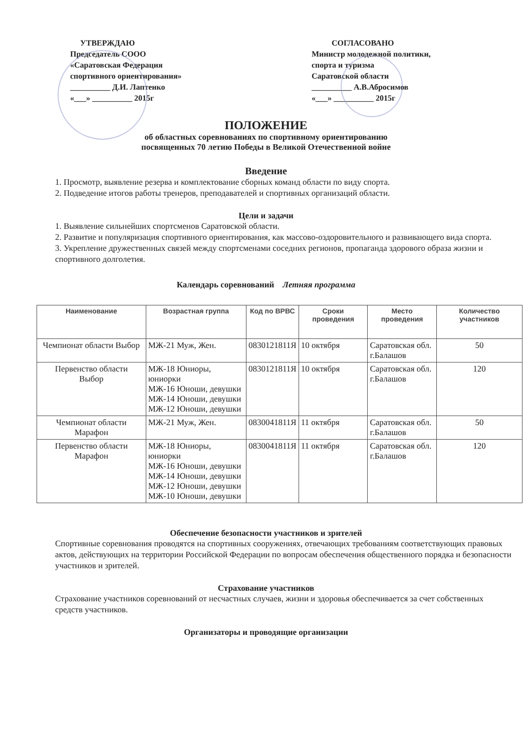УТВЕРЖДАЮ
Председатель СООО
«Саратовская Федерация
спортивного ориентирования»
__________ Д.И. Лаптенко
«___» __________ 2015г
СОГЛАСОВАНО
Министр молодежной политики,
спорта и туризма
Саратовской области
__________ А.В.Абросимов
«___» __________ 2015г
ПОЛОЖЕНИЕ
об областных соревнованиях по спортивному ориентированию
посвященных 70 летию Победы в Великой Отечественной войне
Введение
1. Просмотр, выявление резерва и комплектование сборных команд области по виду спорта.
2. Подведение итогов работы тренеров, преподавателей и спортивных организаций области.
Цели и задачи
1. Выявление сильнейших спортсменов Саратовской области.
2. Развитие и популяризация спортивного ориентирования, как массово-оздоровительного и развивающего вида спорта.
3. Укрепление дружественных связей между спортсменами соседних регионов, пропаганда здорового образа жизни и спортивного долголетия.
Календарь соревнований Летняя программа
| Наименование | Возрастная группа | Код по ВРВС | Сроки проведения | Место проведения | Количество участников |
| --- | --- | --- | --- | --- | --- |
| Чемпионат области Выбор | МЖ-21 Муж, Жен. | 0830121811Я | 10 октября | Саратовская обл. г.Балашов | 50 |
| Первенство области Выбор | МЖ-18 Юниоры, юниорки МЖ-16 Юноши, девушки МЖ-14 Юноши, девушки МЖ-12 Юноши, девушки | 0830121811Я | 10 октября | Саратовская обл. г.Балашов | 120 |
| Чемпионат области Марафон | МЖ-21 Муж, Жен. | 0830041811Я | 11 октября | Саратовская обл. г.Балашов | 50 |
| Первенство области Марафон | МЖ-18 Юниоры, юниорки МЖ-16 Юноши, девушки МЖ-14 Юноши, девушки МЖ-12 Юноши, девушки МЖ-10 Юноши, девушки | 0830041811Я | 11 октября | Саратовская обл. г.Балашов | 120 |
Обеспечение безопасности участников и зрителей
Спортивные соревнования проводятся на спортивных сооружениях, отвечающих требованиям соответствующих правовых актов, действующих на территории Российской Федерации по вопросам обеспечения общественного порядка и безопасности участников и зрителей.
Страхование участников
Страхование участников соревнований от несчастных случаев, жизни и здоровья обеспечивается за счет собственных средств участников.
Организаторы и проводящие организации